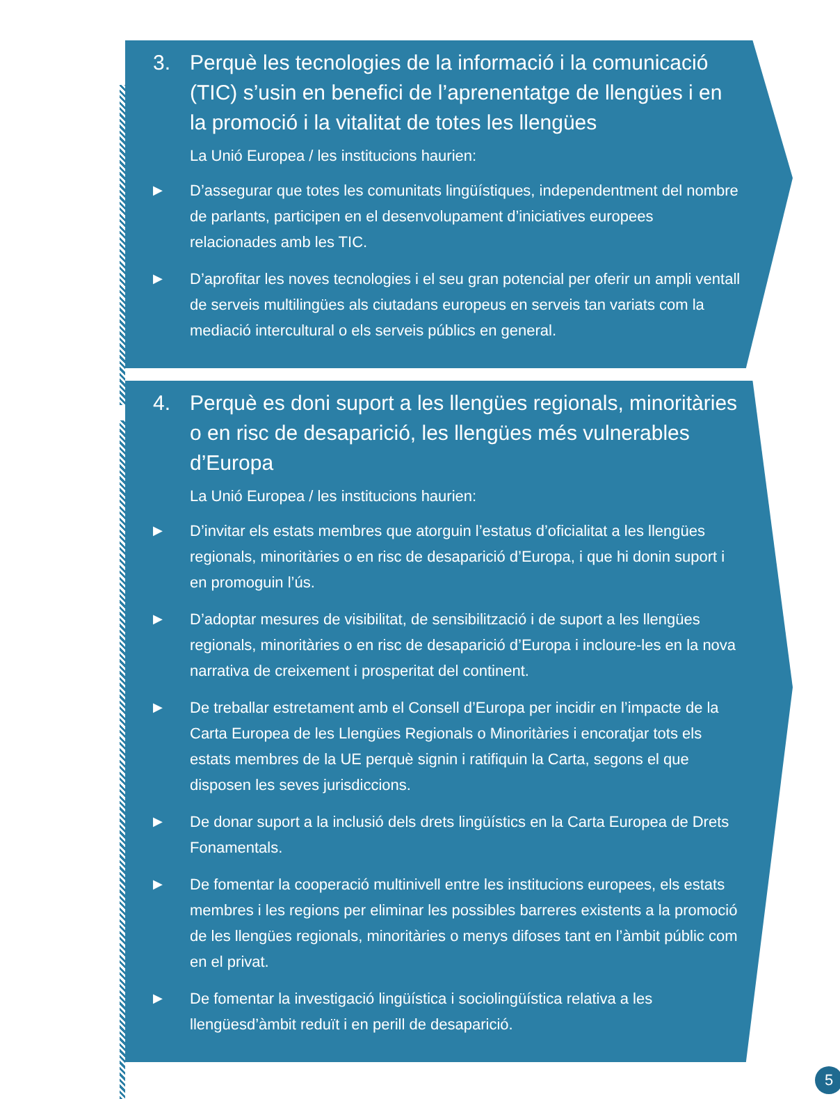3. Perquè les tecnologies de la informació i la comunicació (TIC) s’usin en benefici de l’aprenentatge de llengües i en la promoció i la vitalitat de totes les llengües
La Unió Europea / les institucions haurien:
▶
D’assegurar que totes les comunitats lingüístiques, independentment del nombre de parlants, participen en el desenvolupament d’iniciatives europees relacionades amb les TIC.
▶
D’aprofitar les noves tecnologies i el seu gran potencial per oferir un ampli ventall de serveis multilingües als ciutadans europeus en serveis tan variats com la mediació intercultural o els serveis públics en general.
4. Perquè es doni suport a les llengües regionals, minoritàries o en risc de desaparició, les llengües més vulnerables d’Europa
La Unió Europea / les institucions haurien:
▶
D’invitar els estats membres que atorguin l’estatus d’oficialitat a les llengües regionals, minoritàries o en risc de desaparició d’Europa, i que hi donin suport i en promoguin l’ús.
▶
D’adoptar mesures de visibilitat, de sensibilització i de suport a les llengües regionals, minoritàries o en risc de desaparició d’Europa i incloure-les en la nova narrativa de creixement i prosperitat del continent.
▶
De treballar estretament amb el Consell d’Europa per incidir en l’impacte de la Carta Europea de les Llengües Regionals o Minoritàries i encoratjar tots els estats membres de la UE perquè signin i ratifiquin la Carta, segons el que disposen les seves jurisdiccions.
▶
De donar suport a la inclusió dels drets lingüístics en la Carta Europea de Drets Fonamentals.
▶
De fomentar la cooperació multinivell entre les institucions europees, els estats membres i les regions per eliminar les possibles barreres existents a la promoció de les llengües regionals, minoritàries o menys difoses tant en l’àmbit públic com en el privat.
▶
De fomentar la investigació lingüística i sociolingüística relativa a les llengüesd’àmbit reduït i en perill de desaparició.
5